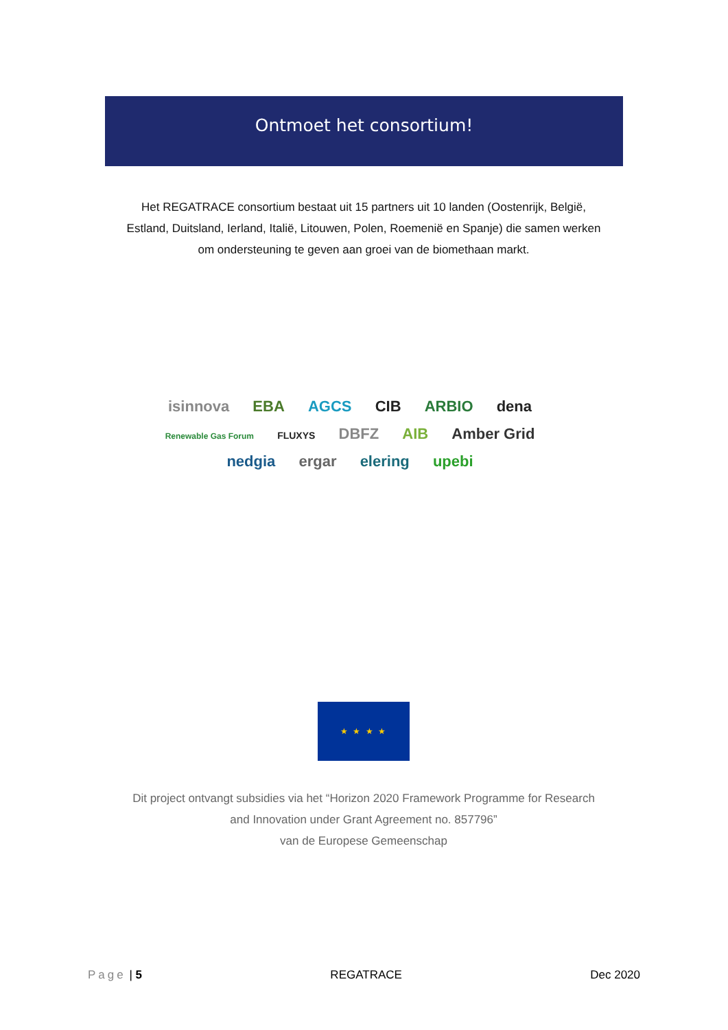Ontmoet het consortium!
Het REGATRACE consortium bestaat uit 15 partners uit 10 landen (Oostenrijk, België, Estland, Duitsland, Ierland, Italië, Litouwen, Polen, Roemenië en Spanje) die samen werken om ondersteuning te geven aan groei van de biomethaan markt.
isinnova EBA AGCS CIB ARBIO dena
Renewable Gas Forum FLUXYS DBFZ AIB Amber Grid
nedgia ergar elering upebi
★ ★ ★ ★
Dit project ontvangt subsidies via het “Horizon 2020 Framework Programme for Research and Innovation under Grant Agreement no. 857796”
van de Europese Gemeenschap
Page | 5 REGATRACE Dec 2020